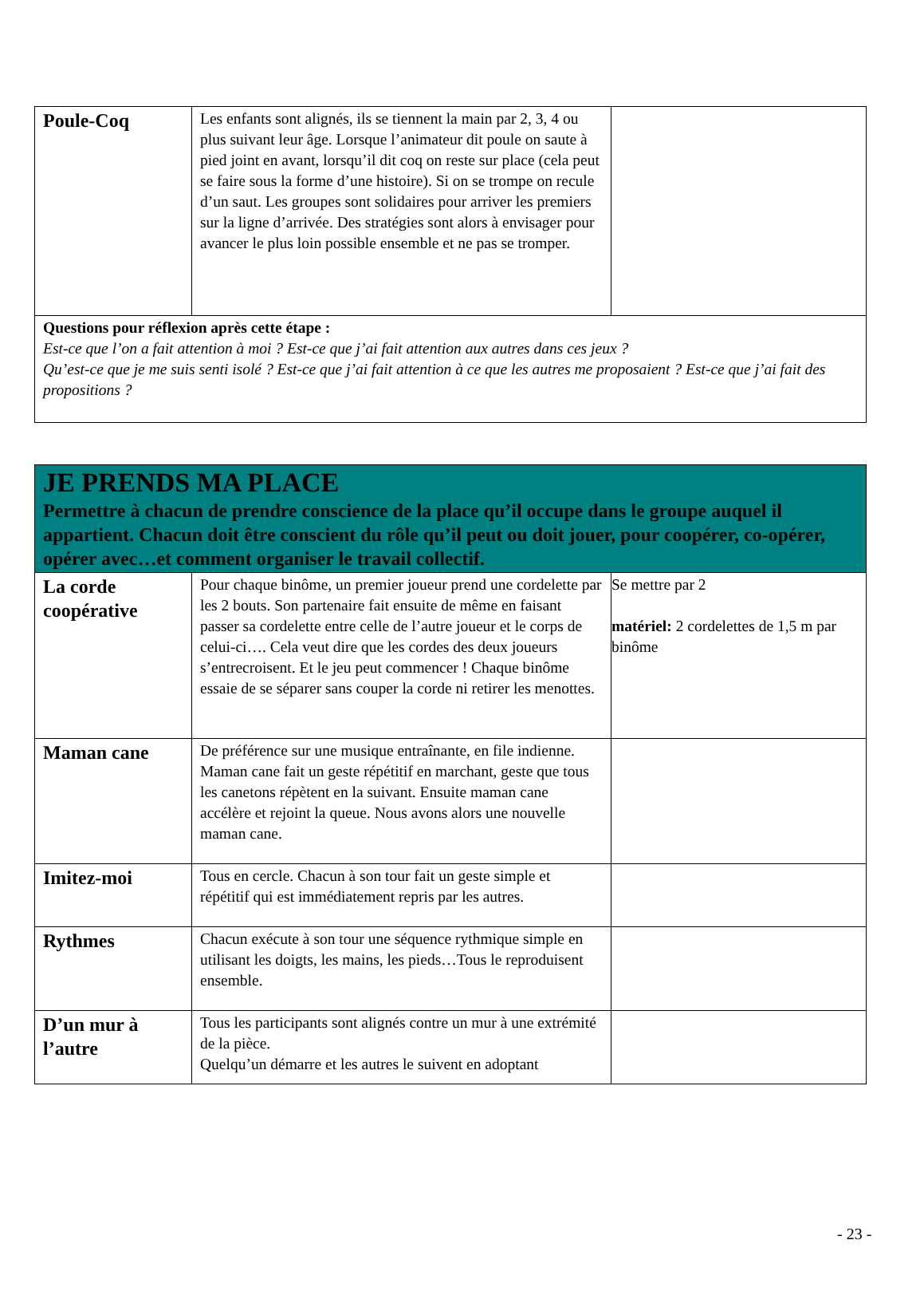| Poule-Coq | Les enfants sont alignés, ils se tiennent la main par 2, 3, 4 ou plus suivant leur âge. Lorsque l’animateur dit poule on saute à pied joint en avant, lorsqu’il dit coq on reste sur place (cela peut se faire sous la forme d’une histoire). Si on se trompe on recule d’un saut. Les groupes sont solidaires pour arriver les premiers sur la ligne d’arrivée. Des stratégies sont alors à envisager pour avancer le plus loin possible ensemble et ne pas se tromper. | |
| Questions pour réflexion après cette étape : Est-ce que l’on a fait attention à moi ? Est-ce que j’ai fait attention aux autres dans ces jeux ? Qu’est-ce que je me suis senti isolé ? Est-ce que j’ai fait attention à ce que les autres me proposaient ? Est-ce que j’ai fait des propositions ? | | |
| JE PRENDS MA PLACE Permettre à chacun de prendre conscience de la place qu’il occupe dans le groupe auquel il appartient. Chacun doit être conscient du rôle qu’il peut ou doit jouer, pour coopérer, co-opérer, opérer avec…et comment organiser le travail collectif. | | |
| La corde coopérative | Pour chaque binôme, un premier joueur prend une cordelette par les 2 bouts. Son partenaire fait ensuite de même en faisant passer sa cordelette entre celle de l’autre joueur et le corps de celui-ci…. Cela veut dire que les cordes des deux joueurs s’entrecroisent. Et le jeu peut commencer ! Chaque binôme essaie de se séparer sans couper la corde ni retirer les menottes. | Se mettre par 2 matériel: 2 cordelettes de 1,5 m par binôme |
| Maman cane | De préférence sur une musique entraînante, en file indienne. Maman cane fait un geste répétitif en marchant, geste que tous les canetons répètent en la suivant. Ensuite maman cane accélère et rejoint la queue. Nous avons alors une nouvelle maman cane. | |
| Imitez-moi | Tous en cercle. Chacun à son tour fait un geste simple et répétitif qui est immédiatement repris par les autres. | |
| Rythmes | Chacun exécute à son tour une séquence rythmique simple en utilisant les doigts, les mains, les pieds…Tous le reproduisent ensemble. | |
| D’un mur à l’autre | Tous les participants sont alignés contre un mur à une extrémité de la pièce. Quelqu’un démarre et les autres le suivent en adoptant | |
- 23 -